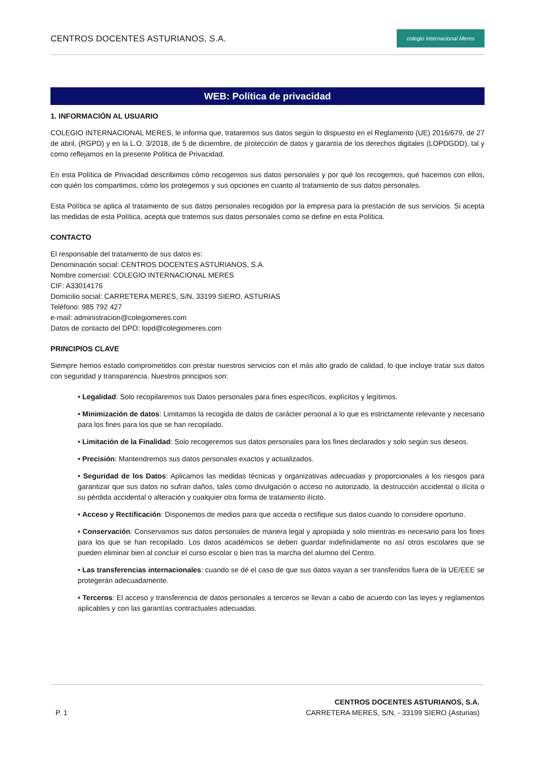CENTROS DOCENTES ASTURIANOS, S.A.
colegio Internacional Meres
WEB: Política de privacidad
1. INFORMACIÓN AL USUARIO
COLEGIO INTERNACIONAL MERES, le informa que, trataremos sus datos según lo dispuesto en el Reglamento (UE) 2016/679, de 27 de abril, (RGPD) y en la L.O. 3/2018, de 5 de diciembre, de protección de datos y garantía de los derechos digitales (LOPDGDD), tal y como reflejamos en la presente Política de Privacidad.
En esta Política de Privacidad describimos cómo recogemos sus datos personales y por qué los recogemos, qué hacemos con ellos, con quién los compartimos, cómo los protegemos y sus opciones en cuanto al tratamiento de sus datos personales.
Esta Política se aplica al tratamiento de sus datos personales recogidos por la empresa para la prestación de sus servicios. Si acepta las medidas de esta Política, acepta que tratemos sus datos personales como se define en esta Política.
CONTACTO
El responsable del tratamiento de sus datos es:
Denominación social: CENTROS DOCENTES ASTURIANOS, S.A.
Nombre comercial: COLEGIO INTERNACIONAL MERES
CIF: A33014176
Domicilio social: CARRETERA MERES, S/N, 33199 SIERO, ASTURIAS
Teléfono: 985 792 427
e-mail: administracion@colegiomeres.com
Datos de contacto del DPO: lopd@colegiomeres.com
PRINCIPIOS CLAVE
Siempre hemos estado comprometidos con prestar nuestros servicios con el más alto grado de calidad, lo que incluye tratar sus datos con seguridad y transparencia. Nuestros principios son:
• Legalidad: Solo recopilaremos sus Datos personales para fines específicos, explícitos y legítimos.
• Minimización de datos: Limitamos la recogida de datos de carácter personal a lo que es estrictamente relevante y necesario para los fines para los que se han recopilado.
• Limitación de la Finalidad: Solo recogeremos sus datos personales para los fines declarados y solo según sus deseos.
• Precisión: Mantendremos sus datos personales exactos y actualizados.
• Seguridad de los Datos: Aplicamos las medidas técnicas y organizativas adecuadas y proporcionales a los riesgos para garantizar que sus datos no sufran daños, tales como divulgación o acceso no autorizado, la destrucción accidental o ilícita o su pérdida accidental o alteración y cualquier otra forma de tratamiento ilícito.
• Acceso y Rectificación: Disponemos de medios para que acceda o rectifique sus datos cuando lo considere oportuno.
• Conservación: Conservamos sus datos personales de manera legal y apropiada y solo mientras es necesario para los fines para los que se han recopilado. Los datos académicos se deben guardar indefinidamente no así otros escolares que se pueden eliminar bien al concluir el curso escolar o bien tras la marcha del alumno del Centro.
• Las transferencias internacionales: cuando se dé el caso de que sus datos vayan a ser transferidos fuera de la UE/EEE se protegerán adecuadamente.
• Terceros: El acceso y transferencia de datos personales a terceros se llevan a cabo de acuerdo con las leyes y reglamentos aplicables y con las garantías contractuales adecuadas.
P. 1
CENTROS DOCENTES ASTURIANOS, S.A.
CARRETERA MERES, S/N, - 33199 SIERO (Asturias)